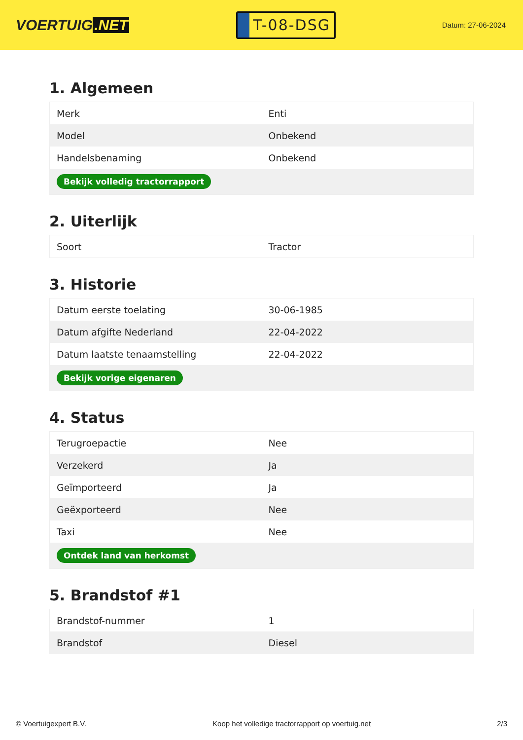VOERTUIG.NET
T-08-DSG
Datum: 27-06-2024
1. Algemeen
| Merk | Enti |
| Model | Onbekend |
| Handelsbenaming | Onbekend |
| Bekijk volledig tractorrapport | |
2. Uiterlijk
| Soort | Tractor |
3. Historie
| Datum eerste toelating | 30-06-1985 |
| Datum afgifte Nederland | 22-04-2022 |
| Datum laatste tenaamstelling | 22-04-2022 |
| Bekijk vorige eigenaren | |
4. Status
| Terugroepactie | Nee |
| Verzekerd | Ja |
| Geïmporteerd | Ja |
| Geëxporteerd | Nee |
| Taxi | Nee |
| Ontdek land van herkomst | |
5. Brandstof #1
| Brandstof-nummer | 1 |
| Brandstof | Diesel |
© Voertuigexpert B.V. Koop het volledige tractorrapport op voertuig.net 2/3